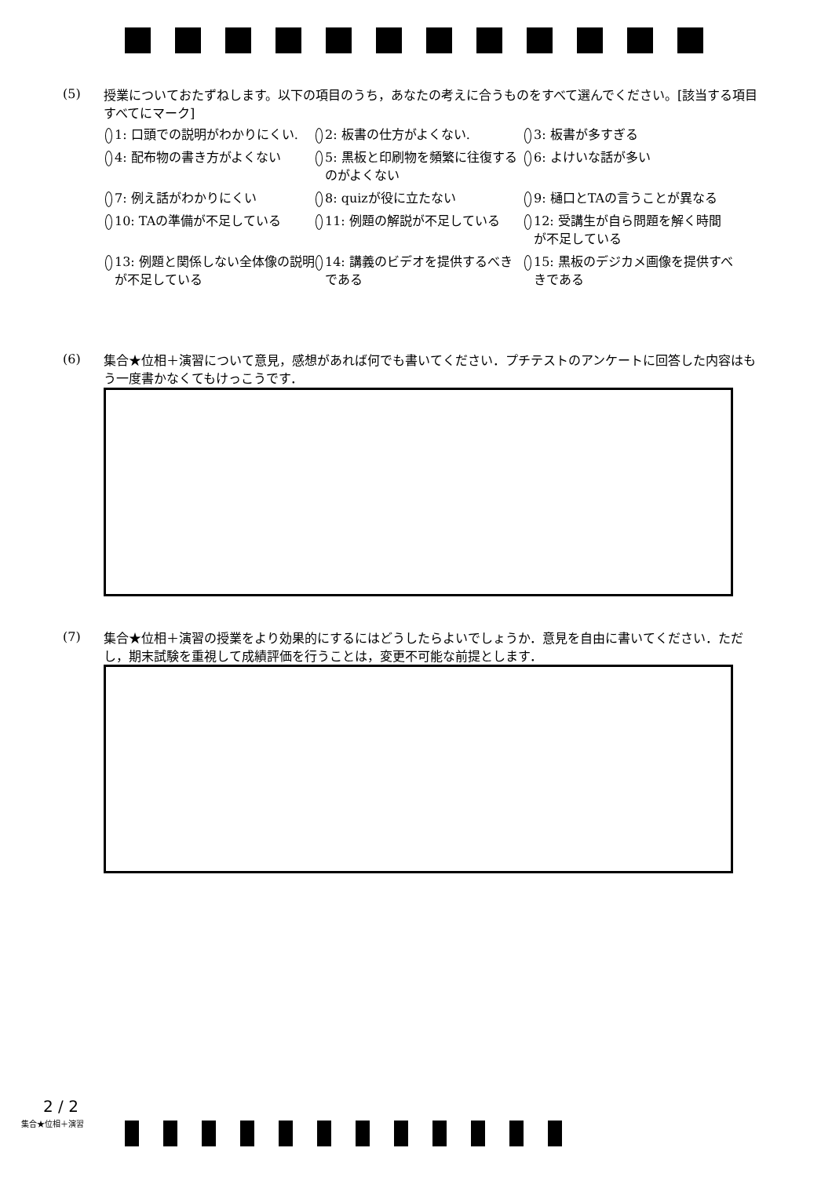(5)
授業についておたずねします。以下の項目のうち，あなたの考えに合うものをすべて選んでください。[該当する項目すべてにマーク]
1: 口頭での説明がわかりにくい.
2: 板書の仕方がよくない.
3: 板書が多すぎる
4: 配布物の書き方がよくない
5: 黒板と印刷物を頻繁に往復するのがよくない
6: よけいな話が多い
7: 例え話がわかりにくい
8: quizが役に立たない
9: 樋口とTAの言うことが異なる
10: TAの準備が不足している
11: 例題の解説が不足している
12: 受講生が自ら問題を解く時間が不足している
13: 例題と関係しない全体像の説明が不足している
14: 講義のビデオを提供するべきである
15: 黒板のデジカメ画像を提供すべきである
(6)
集合★位相＋演習について意見，感想があれば何でも書いてください．プチテストのアンケートに回答した内容はもう一度書かなくてもけっこうです．
(7)
集合★位相＋演習の授業をより効果的にするにはどうしたらよいでしょうか．意見を自由に書いてください．ただし，期末試験を重視して成績評価を行うことは，変更不可能な前提とします．
2 / 2
集合★位相＋演習